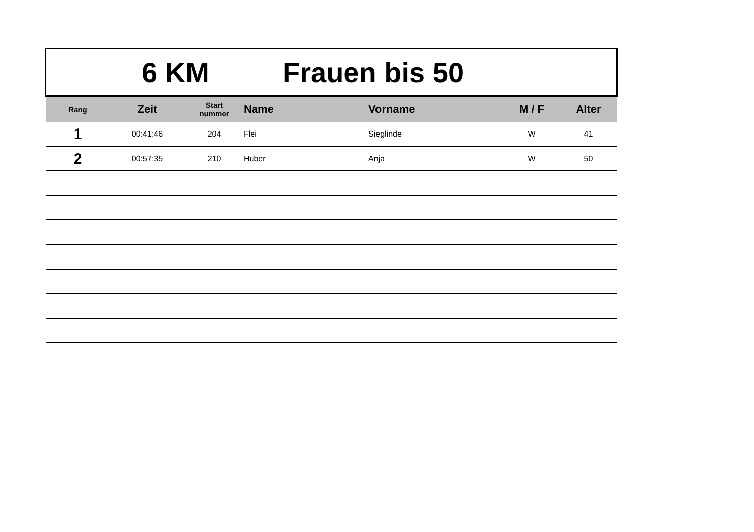6 KM Frauen bis 50
| Rang | Zeit | Start nummer | Name | Vorname | M / F | Alter |
| --- | --- | --- | --- | --- | --- | --- |
| 1 | 00:41:46 | 204 | Flei | Sieglinde | W | 41 |
| 2 | 00:57:35 | 210 | Huber | Anja | W | 50 |